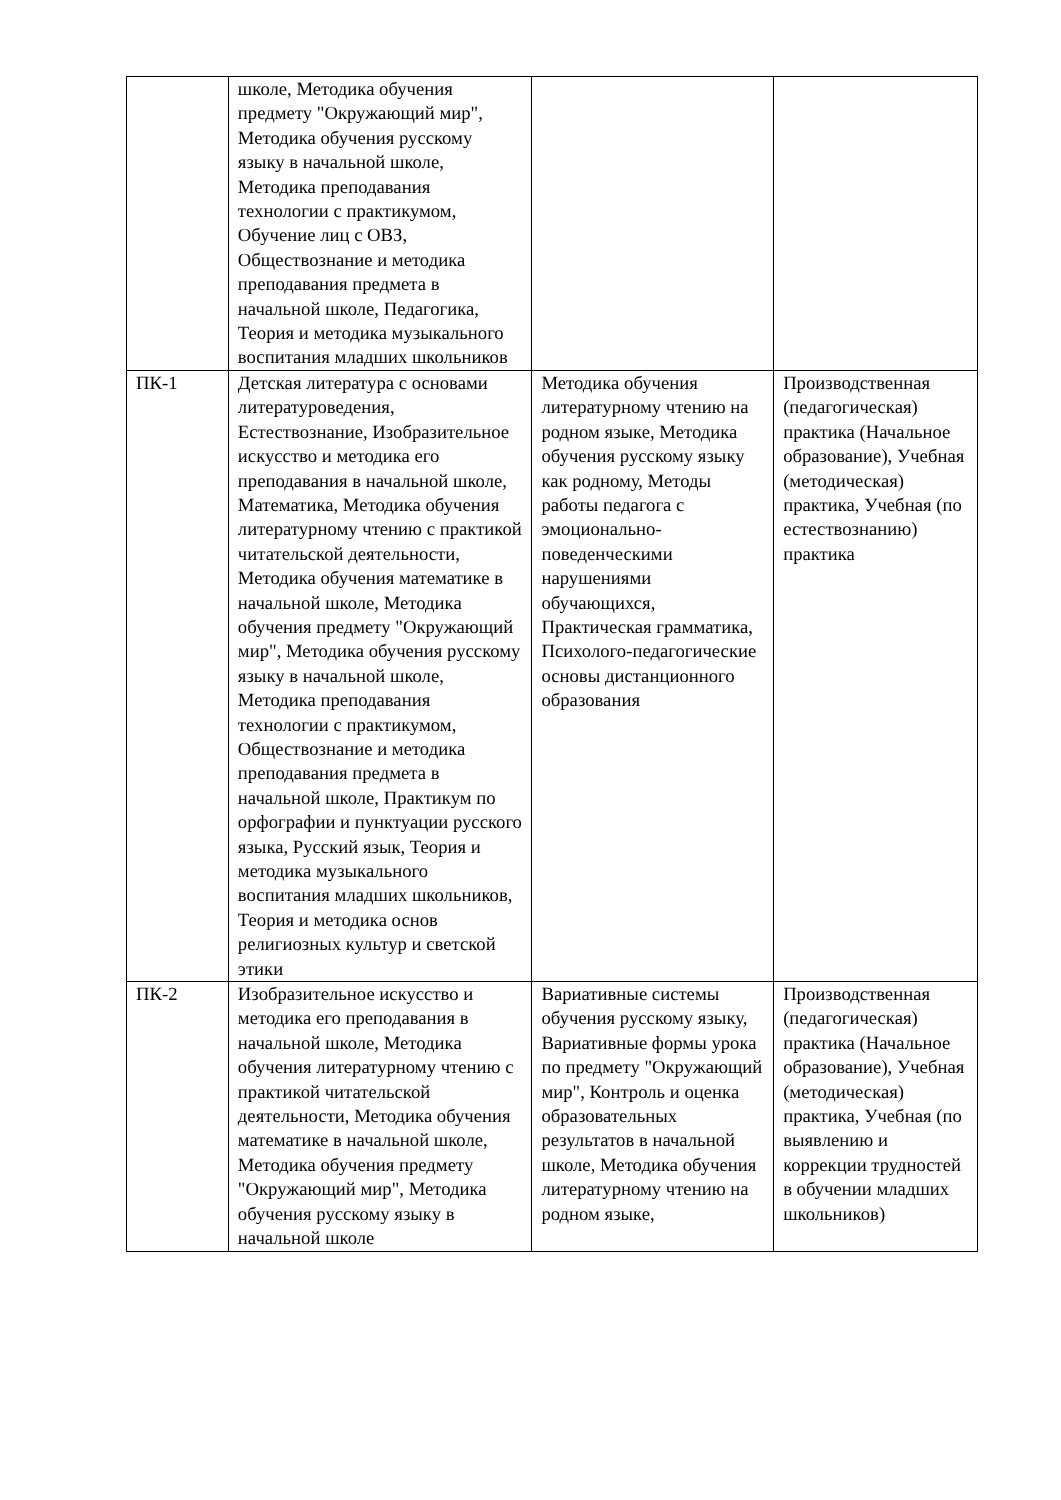| | школе, Методика обучения предмету "Окружающий мир", Методика обучения русскому языку в начальной школе, Методика преподавания технологии с практикумом, Обучение лиц с ОВЗ, Обществознание и методика преподавания предмета в начальной школе, Педагогика, Теория и методика музыкального воспитания младших школьников | | |
| ПК-1 | Детская литература с основами литературоведения, Естествознание, Изобразительное искусство и методика его преподавания в начальной школе, Математика, Методика обучения литературному чтению с практикой читательской деятельности, Методика обучения математике в начальной школе, Методика обучения предмету "Окружающий мир", Методика обучения русскому языку в начальной школе, Методика преподавания технологии с практикумом, Обществознание и методика преподавания предмета в начальной школе, Практикум по орфографии и пунктуации русского языка, Русский язык, Теория и методика музыкального воспитания младших школьников, Теория и методика основ религиозных культур и светской этики | Методика обучения литературному чтению на родном языке, Методика обучения русскому языку как родному, Методы работы педагога с эмоционально-поведенческими нарушениями обучающихся, Практическая грамматика, Психолого-педагогические основы дистанционного образования | Производственная (педагогическая) практика (Начальное образование), Учебная (методическая) практика, Учебная (по естествознанию) практика |
| ПК-2 | Изобразительное искусство и методика его преподавания в начальной школе, Методика обучения литературному чтению с практикой читательской деятельности, Методика обучения математике в начальной школе, Методика обучения предмету "Окружающий мир", Методика обучения русскому языку в начальной школе | Вариативные системы обучения русскому языку, Вариативные формы урока по предмету "Окружающий мир", Контроль и оценка образовательных результатов в начальной школе, Методика обучения литературному чтению на родном языке, | Производственная (педагогическая) практика (Начальное образование), Учебная (методическая) практика, Учебная (по выявлению и коррекции трудностей в обучении младших школьников) |